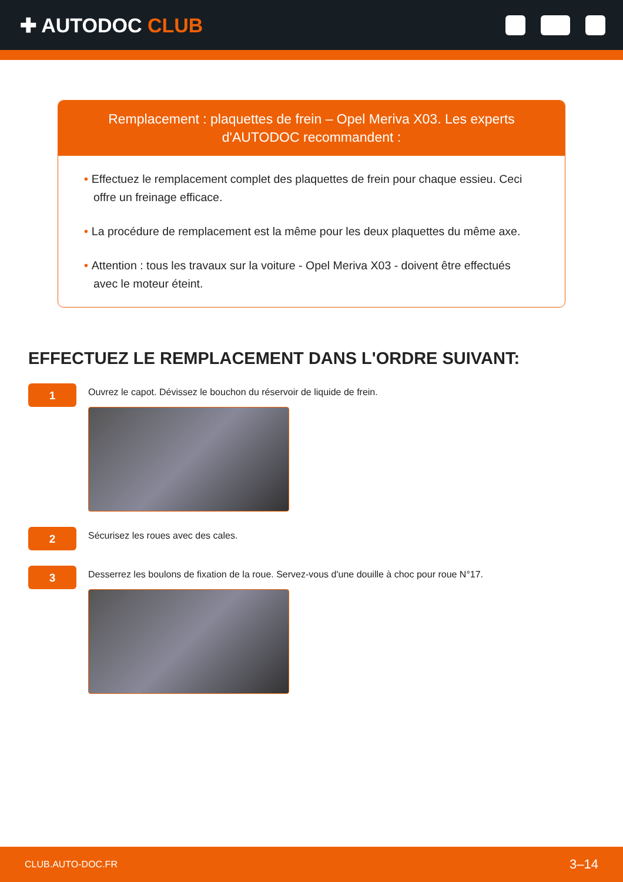✚ AUTODOC CLUB
Remplacement : plaquettes de frein – Opel Meriva X03. Les experts d'AUTODOC recommandent :
• Effectuez le remplacement complet des plaquettes de frein pour chaque essieu. Ceci offre un freinage efficace.
• La procédure de remplacement est la même pour les deux plaquettes du même axe.
• Attention : tous les travaux sur la voiture - Opel Meriva X03 - doivent être effectués avec le moteur éteint.
EFFECTUEZ LE REMPLACEMENT DANS L'ORDRE SUIVANT:
1
Ouvrez le capot. Dévissez le bouchon du réservoir de liquide de frein.
2
Sécurisez les roues avec des cales.
3
Desserrez les boulons de fixation de la roue. Servez-vous d'une douille à choc pour roue N°17.
CLUB.AUTO-DOC.FR 3–14